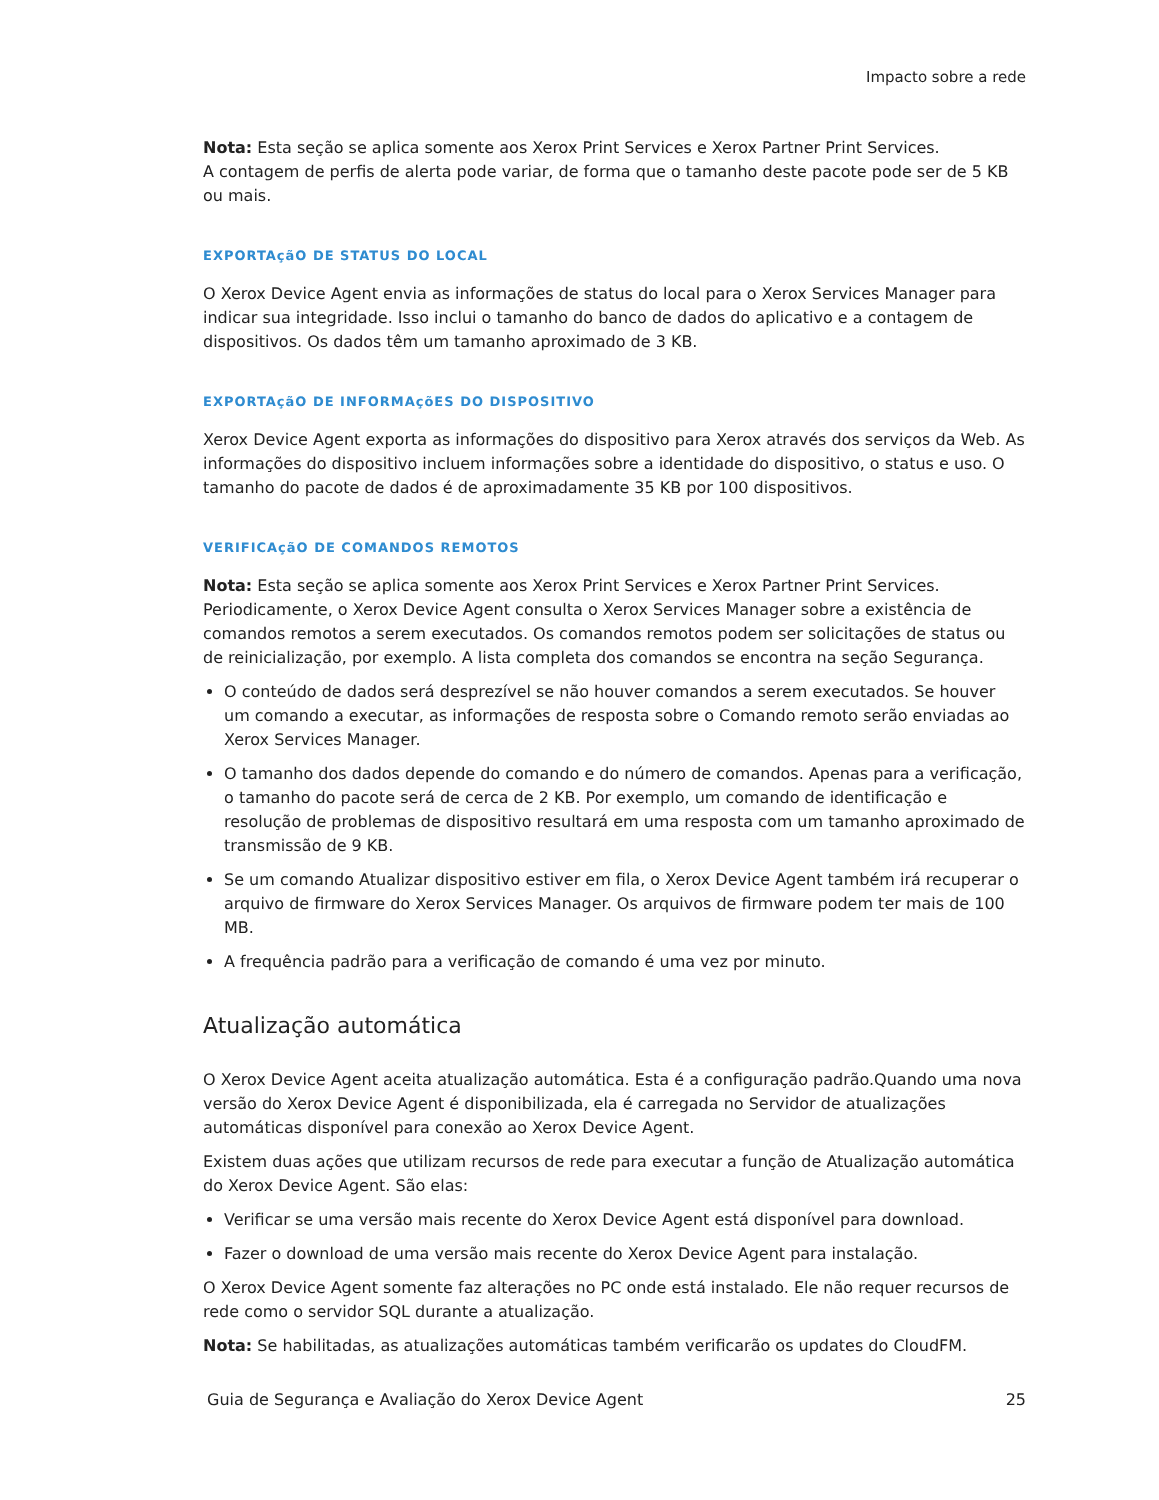Impacto sobre a rede
Nota: Esta seção se aplica somente aos Xerox Print Services e Xerox Partner Print Services.
A contagem de perfis de alerta pode variar, de forma que o tamanho deste pacote pode ser de 5 KB ou mais.
EXPORTAçãO DE STATUS DO LOCAL
O Xerox Device Agent envia as informações de status do local para o Xerox Services Manager para indicar sua integridade. Isso inclui o tamanho do banco de dados do aplicativo e a contagem de dispositivos. Os dados têm um tamanho aproximado de 3 KB.
EXPORTAçãO DE INFORMAçõES DO DISPOSITIVO
Xerox Device Agent exporta as informações do dispositivo para Xerox através dos serviços da Web. As informações do dispositivo incluem informações sobre a identidade do dispositivo, o status e uso. O tamanho do pacote de dados é de aproximadamente 35 KB por 100 dispositivos.
VERIFICAçãO DE COMANDOS REMOTOS
Nota: Esta seção se aplica somente aos Xerox Print Services e Xerox Partner Print Services.
Periodicamente, o Xerox Device Agent consulta o Xerox Services Manager sobre a existência de comandos remotos a serem executados. Os comandos remotos podem ser solicitações de status ou de reinicialização, por exemplo. A lista completa dos comandos se encontra na seção Segurança.
O conteúdo de dados será desprezível se não houver comandos a serem executados. Se houver um comando a executar, as informações de resposta sobre o Comando remoto serão enviadas ao Xerox Services Manager.
O tamanho dos dados depende do comando e do número de comandos. Apenas para a verificação, o tamanho do pacote será de cerca de 2 KB. Por exemplo, um comando de identificação e resolução de problemas de dispositivo resultará em uma resposta com um tamanho aproximado de transmissão de 9 KB.
Se um comando Atualizar dispositivo estiver em fila, o Xerox Device Agent também irá recuperar o arquivo de firmware do Xerox Services Manager. Os arquivos de firmware podem ter mais de 100 MB.
A frequência padrão para a verificação de comando é uma vez por minuto.
Atualização automática
O Xerox Device Agent aceita atualização automática. Esta é a configuração padrão.Quando uma nova versão do Xerox Device Agent é disponibilizada, ela é carregada no Servidor de atualizações automáticas disponível para conexão ao Xerox Device Agent.
Existem duas ações que utilizam recursos de rede para executar a função de Atualização automática do Xerox Device Agent. São elas:
Verificar se uma versão mais recente do Xerox Device Agent está disponível para download.
Fazer o download de uma versão mais recente do Xerox Device Agent para instalação.
O Xerox Device Agent somente faz alterações no PC onde está instalado. Ele não requer recursos de rede como o servidor SQL durante a atualização.
Nota: Se habilitadas, as atualizações automáticas também verificarão os updates do CloudFM.
Guia de Segurança e Avaliação do Xerox Device Agent 25